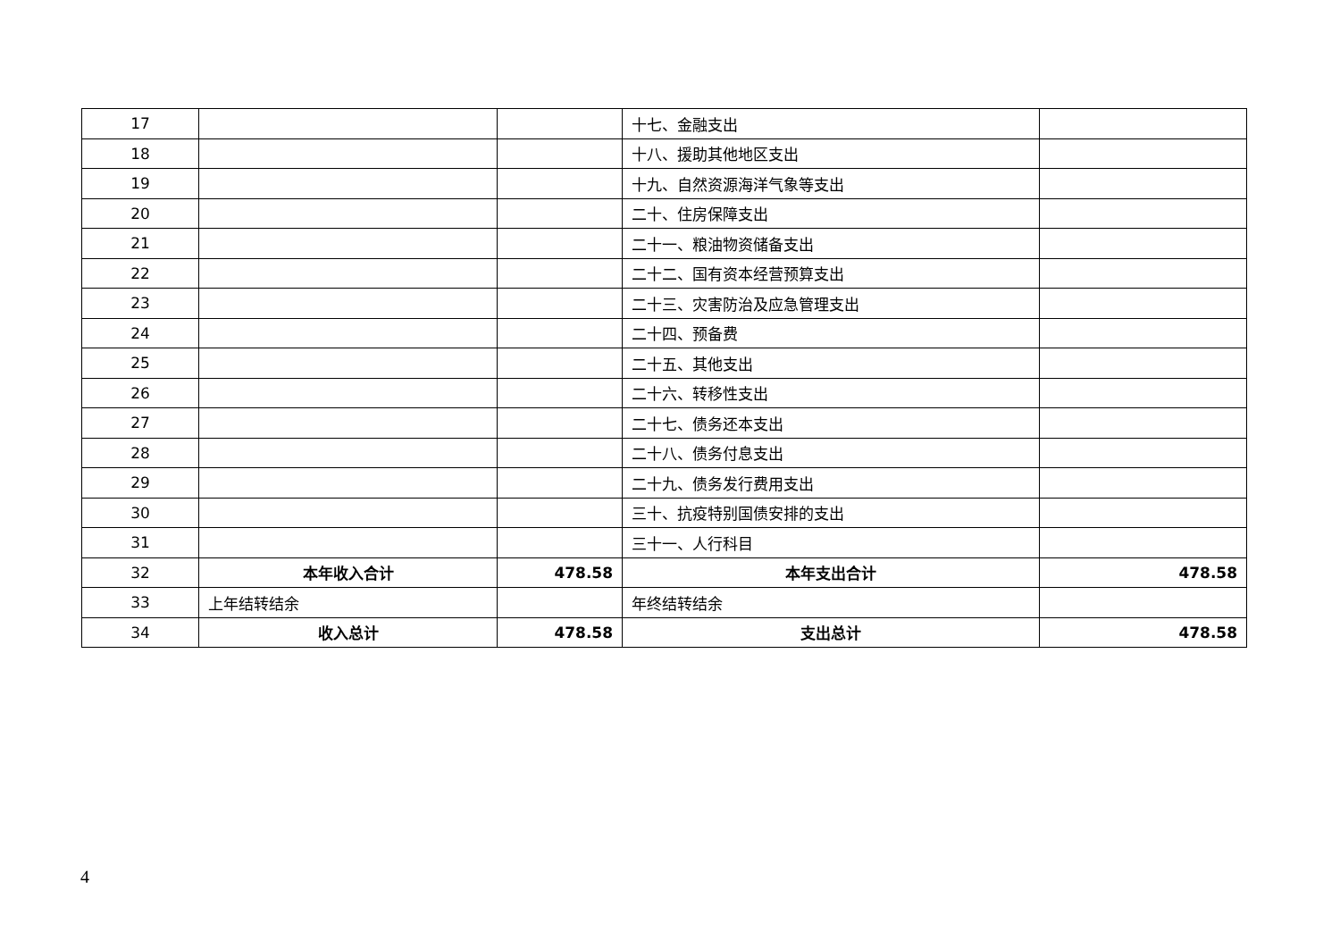| 17 | | | 十七、金融支出 | |
| 18 | | | 十八、援助其他地区支出 | |
| 19 | | | 十九、自然资源海洋气象等支出 | |
| 20 | | | 二十、住房保障支出 | |
| 21 | | | 二十一、粮油物资储备支出 | |
| 22 | | | 二十二、国有资本经营预算支出 | |
| 23 | | | 二十三、灾害防治及应急管理支出 | |
| 24 | | | 二十四、预备费 | |
| 25 | | | 二十五、其他支出 | |
| 26 | | | 二十六、转移性支出 | |
| 27 | | | 二十七、债务还本支出 | |
| 28 | | | 二十八、债务付息支出 | |
| 29 | | | 二十九、债务发行费用支出 | |
| 30 | | | 三十、抗疫特别国债安排的支出 | |
| 31 | | | 三十一、人行科目 | |
| 32 | 本年收入合计 | 478.58 | 本年支出合计 | 478.58 |
| 33 | 上年结转结余 | | 年终结转结余 | |
| 34 | 收入总计 | 478.58 | 支出总计 | 478.58 |
4